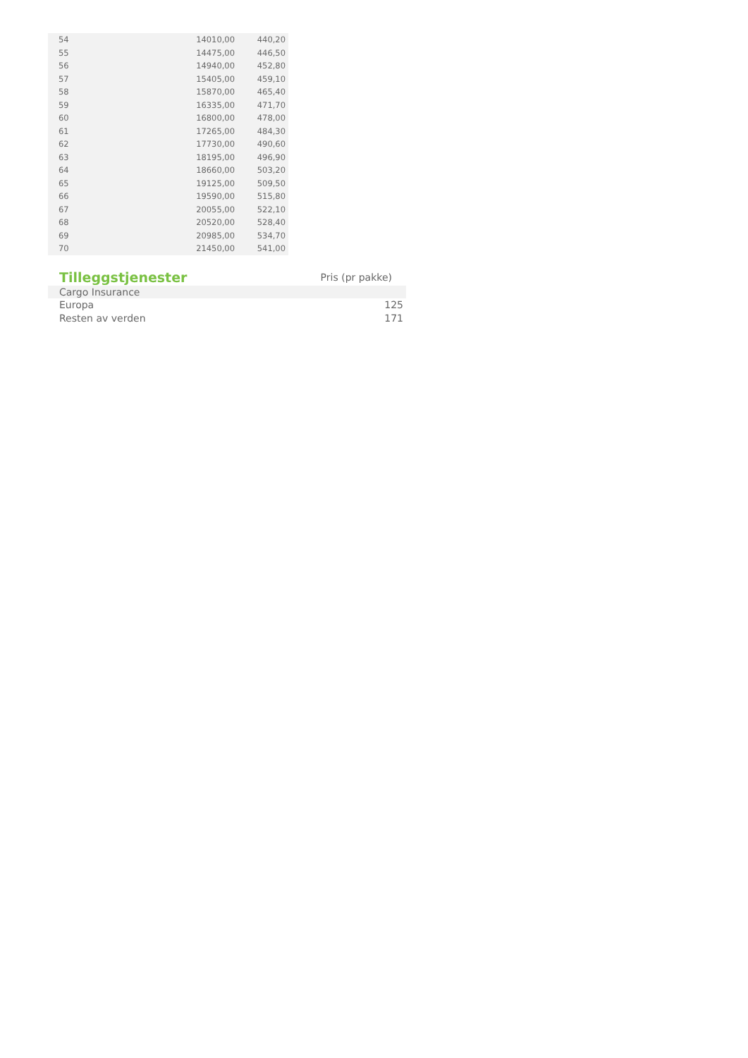| 54 | 14010,00 | 440,20 |
| 55 | 14475,00 | 446,50 |
| 56 | 14940,00 | 452,80 |
| 57 | 15405,00 | 459,10 |
| 58 | 15870,00 | 465,40 |
| 59 | 16335,00 | 471,70 |
| 60 | 16800,00 | 478,00 |
| 61 | 17265,00 | 484,30 |
| 62 | 17730,00 | 490,60 |
| 63 | 18195,00 | 496,90 |
| 64 | 18660,00 | 503,20 |
| 65 | 19125,00 | 509,50 |
| 66 | 19590,00 | 515,80 |
| 67 | 20055,00 | 522,10 |
| 68 | 20520,00 | 528,40 |
| 69 | 20985,00 | 534,70 |
| 70 | 21450,00 | 541,00 |
| Tilleggstjenester | Pris (pr pakke) |
| --- | --- |
| Cargo Insurance | |
| Europa | 125 |
| Resten av verden | 171 |